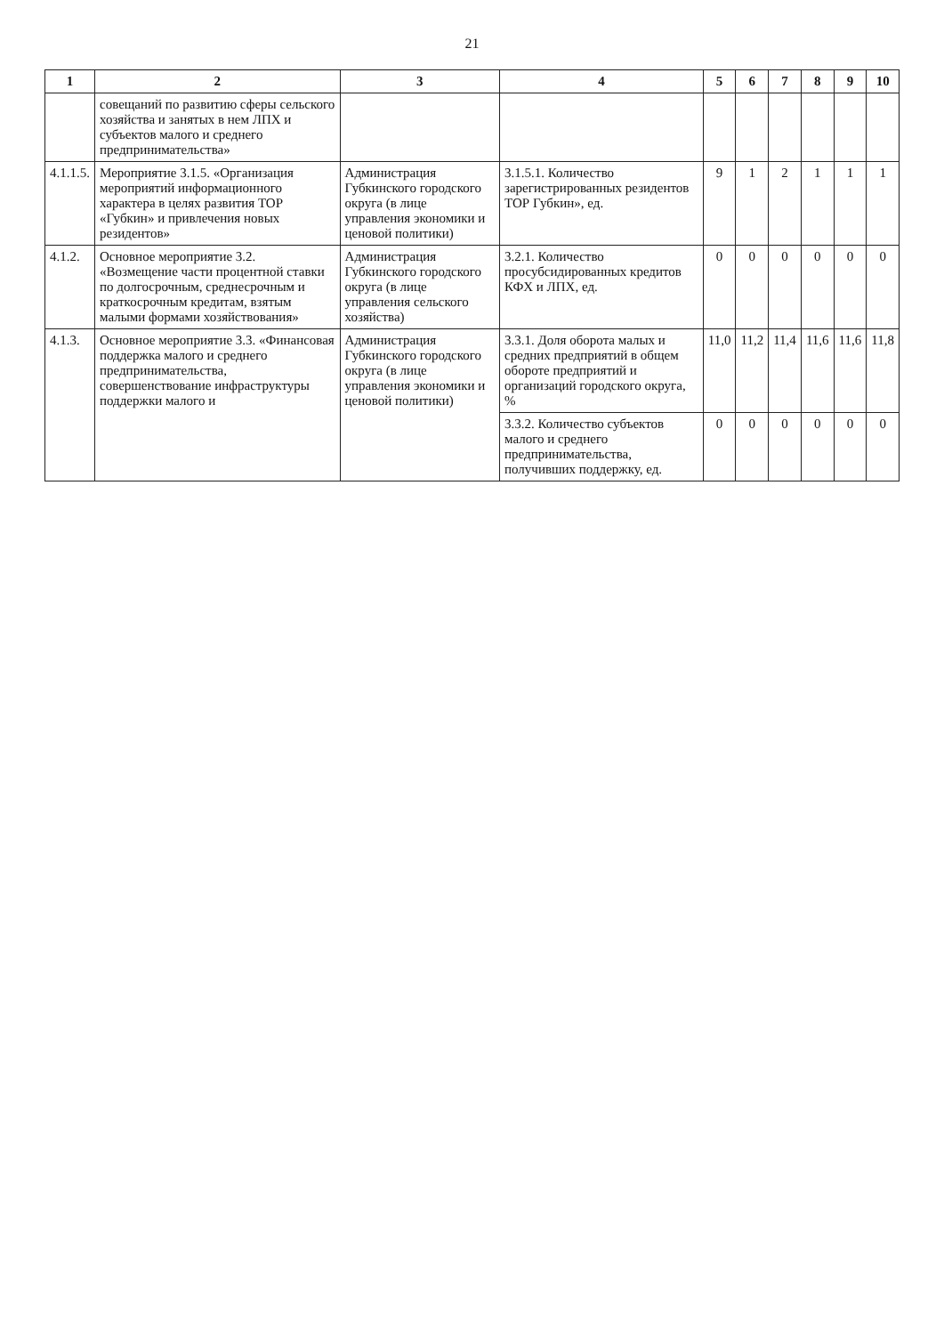21
| 1 | 2 | 3 | 4 | 5 | 6 | 7 | 8 | 9 | 10 |
| --- | --- | --- | --- | --- | --- | --- | --- | --- | --- |
| | совещаний по развитию сферы сельского хозяйства и занятых в нем ЛПХ и субъектов малого и среднего предпринимательства» | | | | | | | | |
| 4.1.1.5. | Мероприятие 3.1.5. «Организация мероприятий информационного характера в целях развития ТОР «Губкин» и привлечения новых резидентов» | Администрация Губкинского городского округа (в лице управления экономики и ценовой политики) | 3.1.5.1. Количество зарегистрированных резидентов ТОР Губкин», ед. | 9 | 1 | 2 | 1 | 1 | 1 |
| 4.1.2. | Основное мероприятие 3.2. «Возмещение части процентной ставки по долгосрочным, среднесрочным и краткосрочным кредитам, взятым малыми формами хозяйствования» | Администрация Губкинского городского округа (в лице управления сельского хозяйства) | 3.2.1. Количество просубсидированных кредитов КФХ и ЛПХ, ед. | 0 | 0 | 0 | 0 | 0 | 0 |
| 4.1.3. | Основное мероприятие 3.3. «Финансовая поддержка малого и среднего предпринимательства, совершенствование инфраструктуры поддержки малого и | Администрация Губкинского городского округа (в лице управления экономики и ценовой политики) | 3.3.1. Доля оборота малых и средних предприятий в общем обороте предприятий и организаций городского округа, % | 11,0 | 11,2 | 11,4 | 11,6 | 11,6 | 11,8 |
| | | | 3.3.2. Количество субъектов малого и среднего предпринимательства, получивших поддержку, ед. | 0 | 0 | 0 | 0 | 0 | 0 |